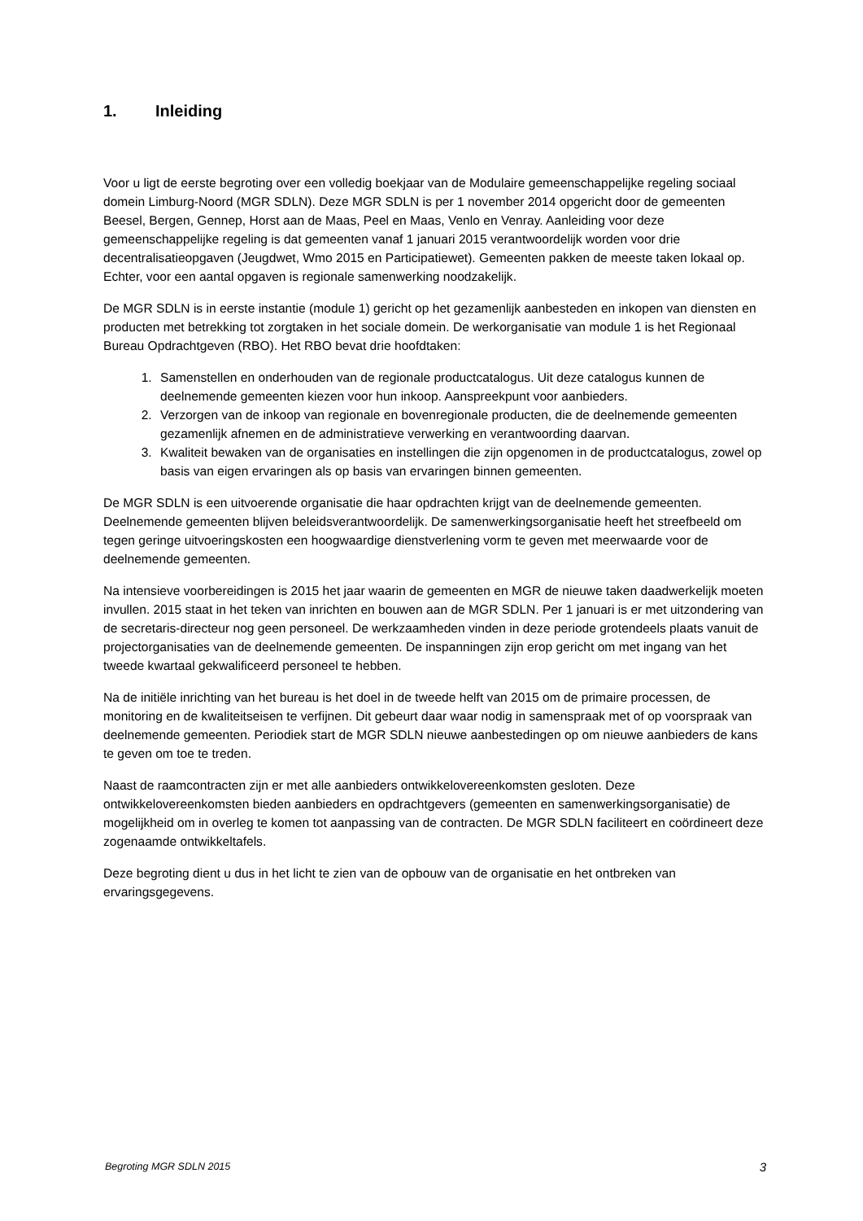1. Inleiding
Voor u ligt de eerste begroting over een volledig boekjaar van de Modulaire gemeenschappelijke regeling sociaal domein Limburg-Noord (MGR SDLN). Deze MGR SDLN is per 1 november 2014 opgericht door de gemeenten Beesel, Bergen, Gennep, Horst aan de Maas, Peel en Maas, Venlo en Venray. Aanleiding voor deze gemeenschappelijke regeling is dat gemeenten vanaf 1 januari 2015 verantwoordelijk worden voor drie decentralisatieopgaven (Jeugdwet, Wmo 2015 en Participatiewet). Gemeenten pakken de meeste taken lokaal op. Echter, voor een aantal opgaven is regionale samenwerking noodzakelijk.
De MGR SDLN is in eerste instantie (module 1) gericht op het gezamenlijk aanbesteden en inkopen van diensten en producten met betrekking tot zorgtaken in het sociale domein. De werkorganisatie van module 1 is het Regionaal Bureau Opdrachtgeven (RBO). Het RBO bevat drie hoofdtaken:
1. Samenstellen en onderhouden van de regionale productcatalogus. Uit deze catalogus kunnen de deelnemende gemeenten kiezen voor hun inkoop. Aanspreekpunt voor aanbieders.
2. Verzorgen van de inkoop van regionale en bovenregionale producten, die de deelnemende gemeenten gezamenlijk afnemen en de administratieve verwerking en verantwoording daarvan.
3. Kwaliteit bewaken van de organisaties en instellingen die zijn opgenomen in de productcatalogus, zowel op basis van eigen ervaringen als op basis van ervaringen binnen gemeenten.
De MGR SDLN is een uitvoerende organisatie die haar opdrachten krijgt van de deelnemende gemeenten. Deelnemende gemeenten blijven beleidsverantwoordelijk. De samenwerkingsorganisatie heeft het streefbeeld om tegen geringe uitvoeringskosten een hoogwaardige dienstverlening vorm te geven met meerwaarde voor de deelnemende gemeenten.
Na intensieve voorbereidingen is 2015 het jaar waarin de gemeenten en MGR de nieuwe taken daadwerkelijk moeten invullen. 2015 staat in het teken van inrichten en bouwen aan de MGR SDLN. Per 1 januari is er met uitzondering van de secretaris-directeur nog geen personeel. De werkzaamheden vinden in deze periode grotendeels plaats vanuit de projectorganisaties van de deelnemende gemeenten. De inspanningen zijn erop gericht om met ingang van het tweede kwartaal gekwalificeerd personeel te hebben.
Na de initiële inrichting van het bureau is het doel in de tweede helft van 2015 om de primaire processen, de monitoring en de kwaliteitseisen te verfijnen. Dit gebeurt daar waar nodig in samenspraak met of op voorspraak van deelnemende gemeenten. Periodiek start de MGR SDLN nieuwe aanbestedingen op om nieuwe aanbieders de kans te geven om toe te treden.
Naast de raamcontracten zijn er met alle aanbieders ontwikkelovereenkomsten gesloten. Deze ontwikkelovereenkomsten bieden aanbieders en opdrachtgevers (gemeenten en samenwerkingsorganisatie) de mogelijkheid om in overleg te komen tot aanpassing van de contracten. De MGR SDLN faciliteert en coördineert deze zogenaamde ontwikkeltafels.
Deze begroting dient u dus in het licht te zien van de opbouw van de organisatie en het ontbreken van ervaringsgegevens.
Begroting MGR SDLN 2015 3